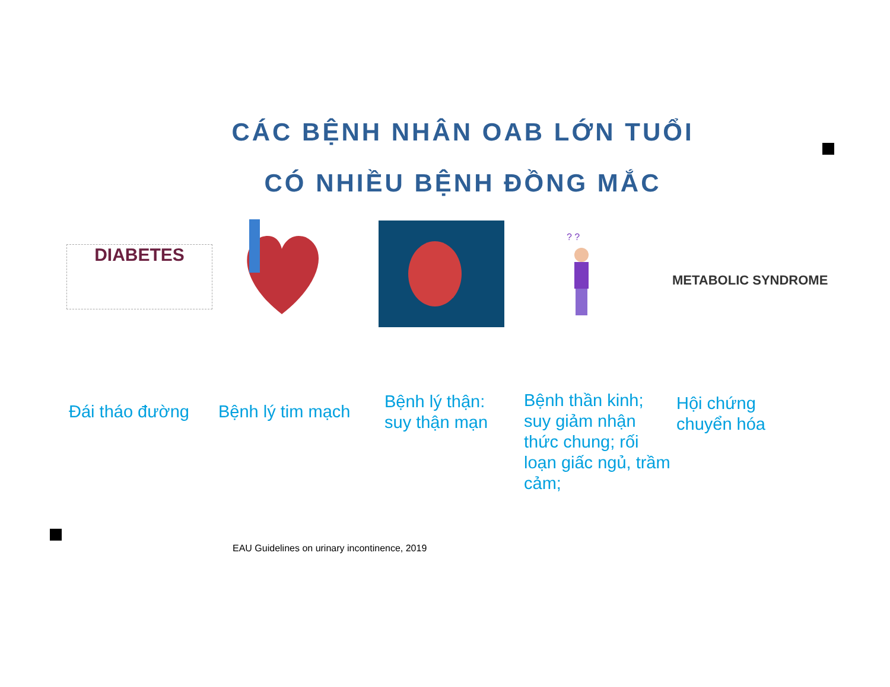CÁC BỆNH NHÂN OAB LỚN TUỔI
CÓ NHIỀU BỆNH ĐỒNG MẮC
DIABETES
? ?
METABOLIC SYNDROME
Đái tháo đường Bệnh lý tim mạch
Bệnh lý thận:
suy thận mạn
Bệnh thần kinh;
suy giảm nhận
thức chung; rối
loạn giấc ngủ, trầm
cảm;
Hội chứng
chuyển hóa
EAU Guidelines on urinary incontinence, 2019